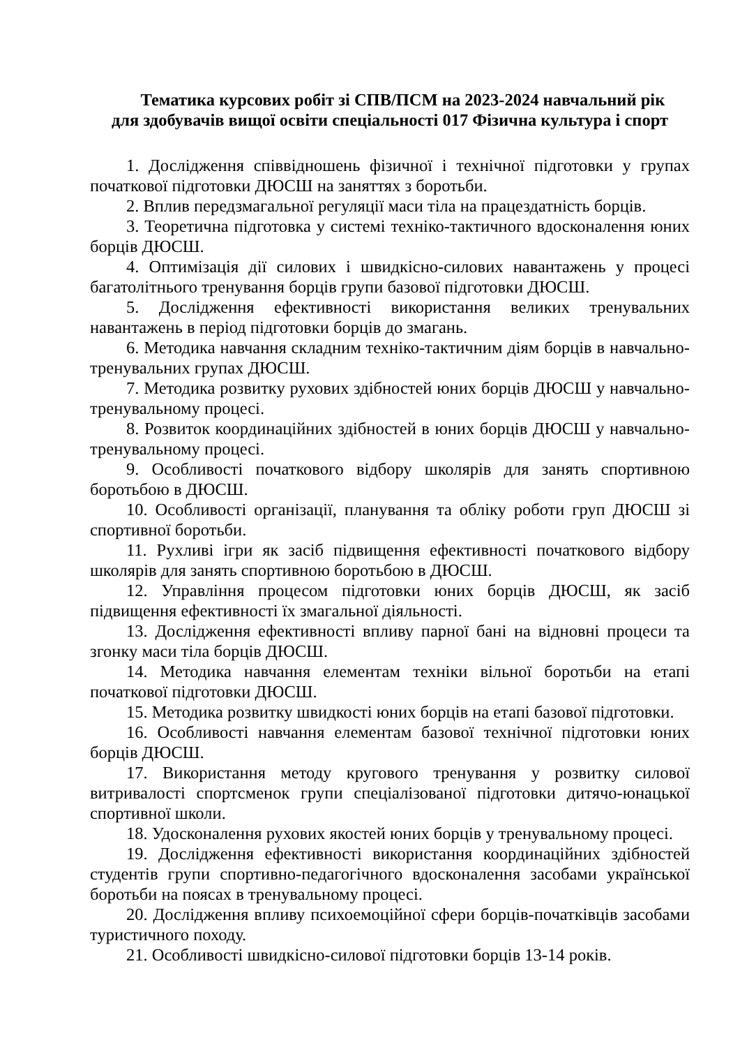Тематика курсових робіт зі СПВ/ПСМ на 2023-2024 навчальний рік
для здобувачів вищої освіти спеціальності 017 Фізична культура і спорт
1. Дослідження співвідношень фізичної і технічної підготовки у групах початкової підготовки ДЮСШ на заняттях з боротьби.
2. Вплив передзмагальної регуляції маси тіла на працездатність борців.
3. Теоретична підготовка у системі техніко-тактичного вдосконалення юних борців ДЮСШ.
4. Оптимізація дії силових і швидкісно-силових навантажень у процесі багатолітнього тренування борців групи базової підготовки ДЮСШ.
5. Дослідження ефективності використання великих тренувальних навантажень в період підготовки борців до змагань.
6. Методика навчання складним техніко-тактичним діям борців в навчально-тренувальних групах ДЮСШ.
7. Методика розвитку рухових здібностей юних борців ДЮСШ у навчально-тренувальному процесі.
8. Розвиток координаційних здібностей в юних борців ДЮСШ у навчально-тренувальному процесі.
9. Особливості початкового відбору школярів для занять спортивною боротьбою в ДЮСШ.
10. Особливості організації, планування та обліку роботи груп ДЮСШ зі спортивної боротьби.
11. Рухливі ігри як засіб підвищення ефективності початкового відбору школярів для занять спортивною боротьбою в ДЮСШ.
12. Управління процесом підготовки юних борців ДЮСШ, як засіб підвищення ефективності їх змагальної діяльності.
13. Дослідження ефективності впливу парної бані на відновні процеси та згонку маси тіла борців ДЮСШ.
14. Методика навчання елементам техніки вільної боротьби на етапі початкової підготовки ДЮСШ.
15. Методика розвитку швидкості юних борців на етапі базової підготовки.
16. Особливості навчання елементам базової технічної підготовки юних борців ДЮСШ.
17. Використання методу кругового тренування у розвитку силової витривалості спортсменок групи спеціалізованої підготовки дитячо-юнацької спортивної школи.
18. Удосконалення рухових якостей юних борців у тренувальному процесі.
19. Дослідження ефективності використання координаційних здібностей студентів групи спортивно-педагогічного вдосконалення засобами української боротьби на поясах в тренувальному процесі.
20. Дослідження впливу психоемоційної сфери борців-початківців засобами туристичного походу.
21. Особливості швидкісно-силової підготовки борців 13-14 років.